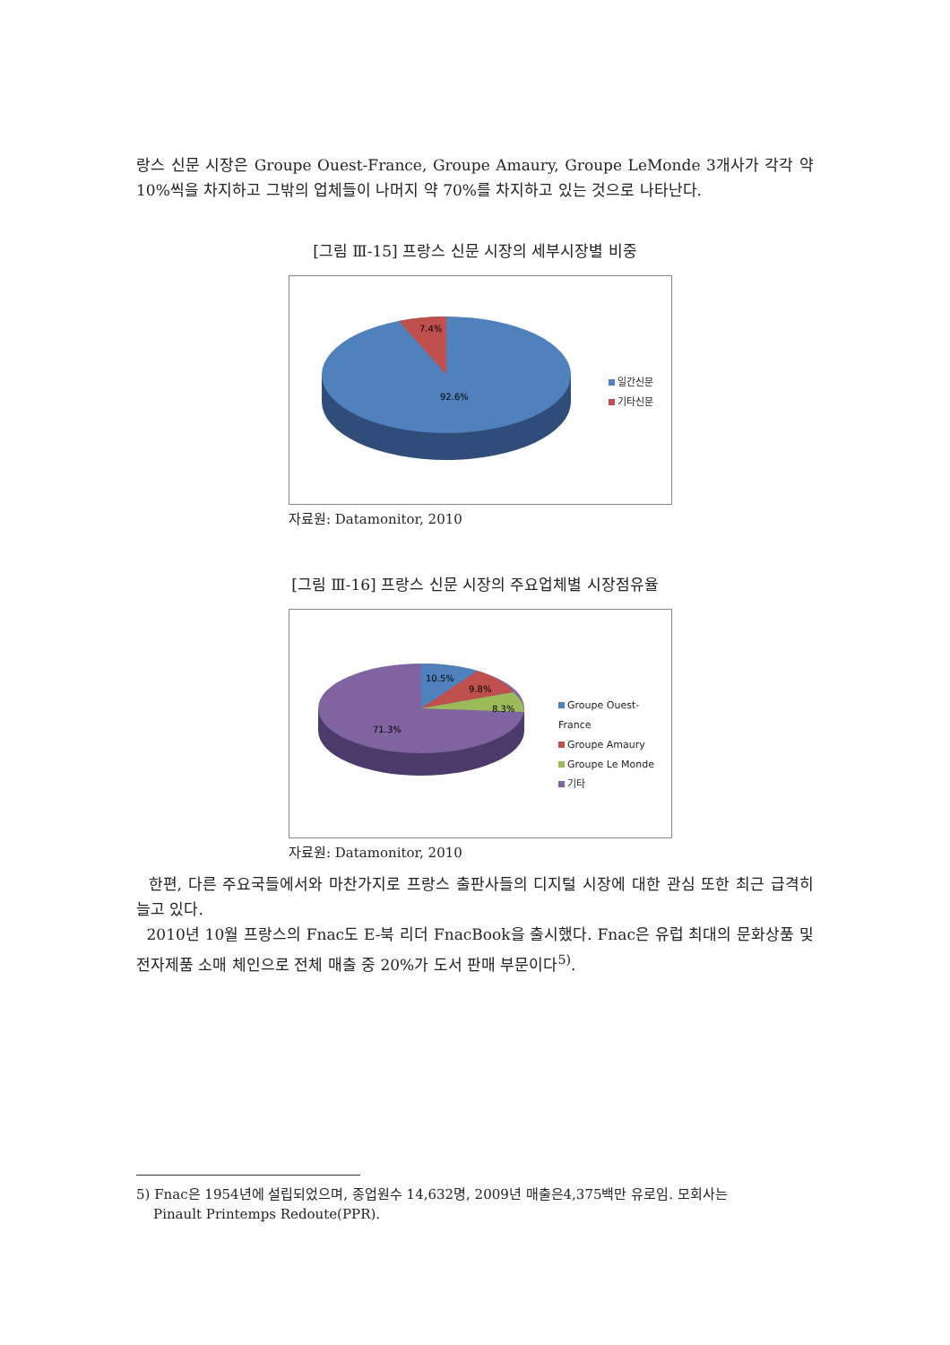랑스 신문 시장은 Groupe Ouest-France, Groupe Amaury, Groupe LeMonde 3개사가 각각 약 10%씩을 차지하고 그밖의 업체들이 나머지 약 70%를 차지하고 있는 것으로 나타난다.
[그림 Ⅲ-15] 프랑스 신문 시장의 세부시장별 비중
7.4%
92.6%
일간신문
기타신문
자료원: Datamonitor, 2010
[그림 Ⅲ-16] 프랑스 신문 시장의 주요업체별 시장점유율
10.5%
9.8%
8.3%
71.3%
Groupe Ouest-France
Groupe Amaury
Groupe Le Monde
기타
자료원: Datamonitor, 2010
한편, 다른 주요국들에서와 마찬가지로 프랑스 출판사들의 디지털 시장에 대한 관심 또한 최근 급격히 늘고 있다.
2010년 10월 프랑스의 Fnac도 E-북 리더 FnacBook을 출시했다. Fnac은 유럽 최대의 문화상품 및 전자제품 소매 체인으로 전체 매출 중 20%가 도서 판매 부문이다<sup>5)</sup>.
5) Fnac은 1954년에 설립되었으며, 종업원수 14,632명, 2009년 매출은4,375백만 유로임. 모회사는
Pinault Printemps Redoute(PPR).